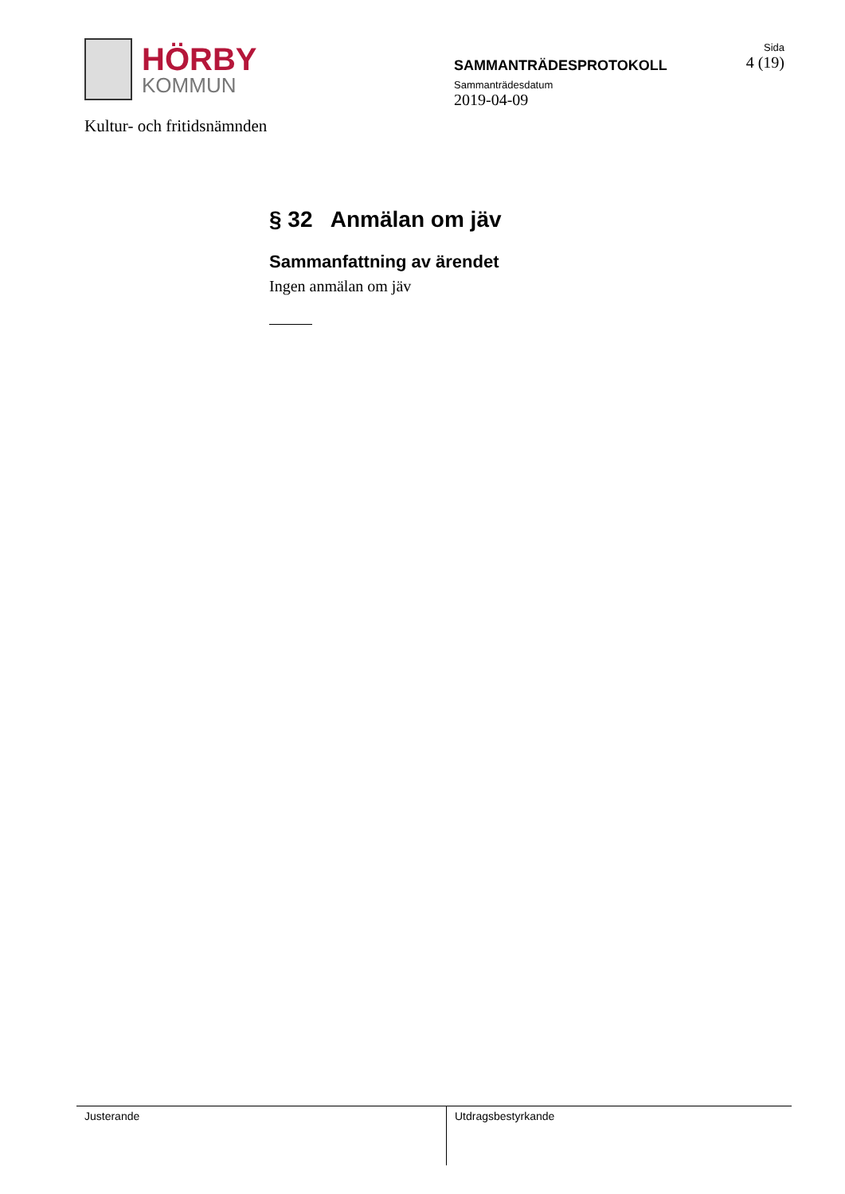HÖRBY
KOMMUN
Kultur- och fritidsnämnden
SAMMANTRÄDESPROTOKOLL
Sammanträdesdatum
2019-04-09
Sida
4 (19)
§ 32 Anmälan om jäv
Sammanfattning av ärendet
Ingen anmälan om jäv
Justerande Utdragsbestyrkande